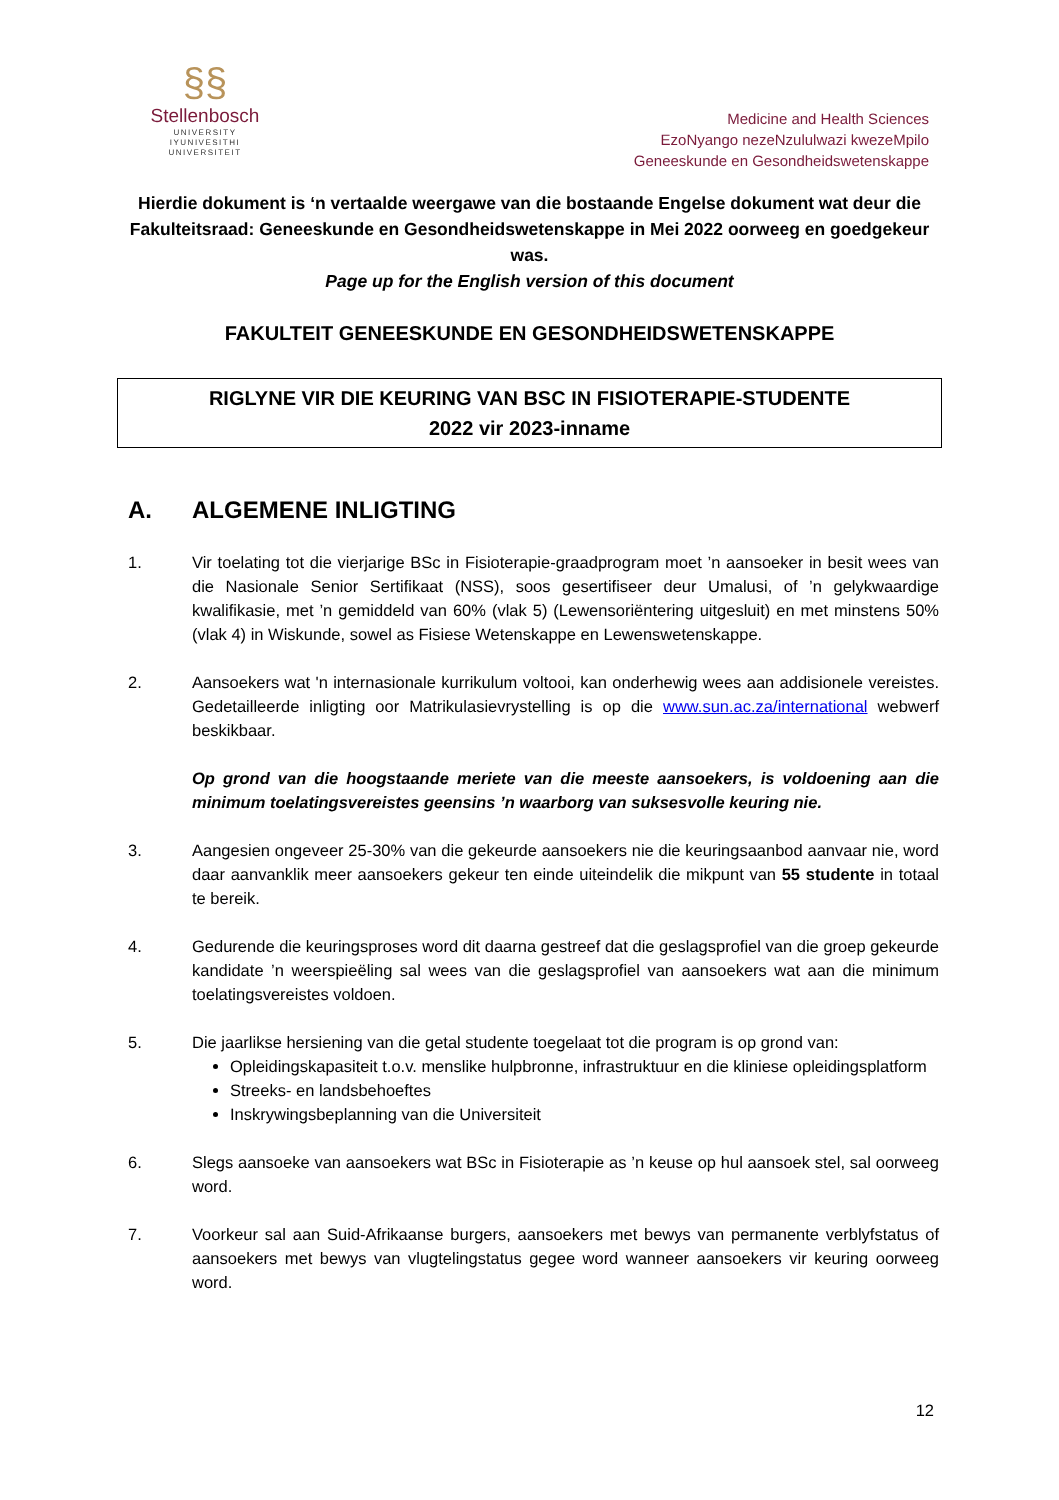§§
Stellenbosch
UNIVERSITY
IYUNIVESITHI
UNIVERSITEIT
Medicine and Health Sciences
EzoNyango nezeNzululwazi kwezeMpilo
Geneeskunde en Gesondheidswetenskappe
Hierdie dokument is ‘n vertaalde weergawe van die bostaande Engelse dokument wat deur die Fakulteitsraad: Geneeskunde en Gesondheidswetenskappe in Mei 2022 oorweeg en goedgekeur was.
Page up for the English version of this document
FAKULTEIT GENEESKUNDE EN GESONDHEIDSWETENSKAPPE
RIGLYNE VIR DIE KEURING VAN BSC IN FISIOTERAPIE-STUDENTE
2022 vir 2023-inname
A. ALGEMENE INLIGTING
1. Vir toelating tot die vierjarige BSc in Fisioterapie-graadprogram moet ’n aansoeker in besit wees van die Nasionale Senior Sertifikaat (NSS), soos gesertifiseer deur Umalusi, of ’n gelykwaardige kwalifikasie, met ’n gemiddeld van 60% (vlak 5) (Lewensoriëntering uitgesluit) en met minstens 50% (vlak 4) in Wiskunde, sowel as Fisiese Wetenskappe en Lewenswetenskappe.
2. Aansoekers wat 'n internasionale kurrikulum voltooi, kan onderhewig wees aan addisionele vereistes. Gedetailleerde inligting oor Matrikulasievrystelling is op die www.sun.ac.za/international webwerf beskikbaar.
Op grond van die hoogstaande meriete van die meeste aansoekers, is voldoening aan die minimum toelatingsvereistes geensins ’n waarborg van suksesvolle keuring nie.
3. Aangesien ongeveer 25-30% van die gekeurde aansoekers nie die keuringsaanbod aanvaar nie, word daar aanvanklik meer aansoekers gekeur ten einde uiteindelik die mikpunt van 55 studente in totaal te bereik.
4. Gedurende die keuringsproses word dit daarna gestreef dat die geslagsprofiel van die groep gekeurde kandidate ’n weerspieëling sal wees van die geslagsprofiel van aansoekers wat aan die minimum toelatingsvereistes voldoen.
5. Die jaarlikse hersiening van die getal studente toegelaat tot die program is op grond van:
Opleidingskapasiteit t.o.v. menslike hulpbronne, infrastruktuur en die kliniese opleidingsplatform
Streeks- en landsbehoeftes
Inskrywingsbeplanning van die Universiteit
6. Slegs aansoeke van aansoekers wat BSc in Fisioterapie as ’n keuse op hul aansoek stel, sal oorweeg word.
7. Voorkeur sal aan Suid-Afrikaanse burgers, aansoekers met bewys van permanente verblyfstatus of aansoekers met bewys van vlugtelingstatus gegee word wanneer aansoekers vir keuring oorweeg word.
12